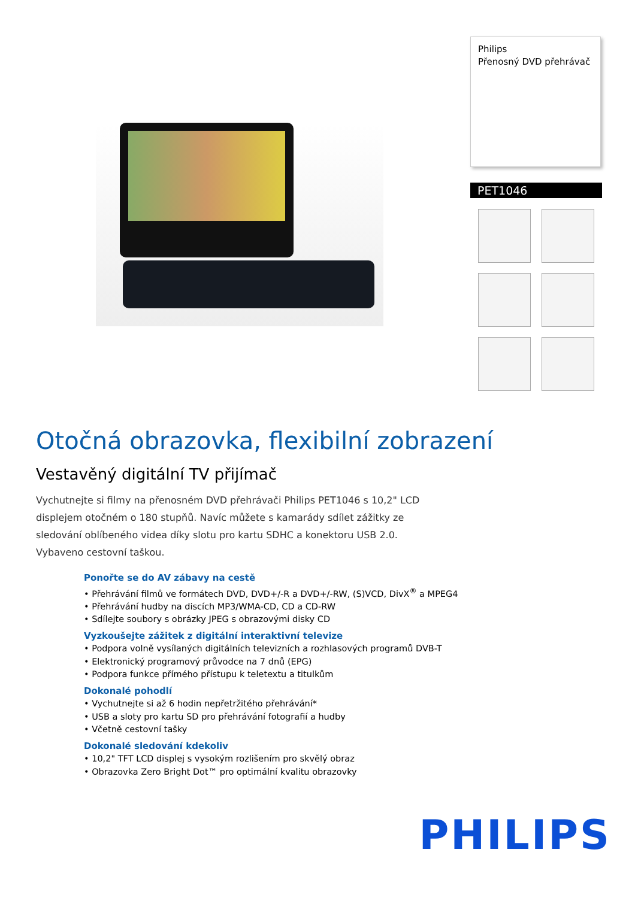Philips
Přenosný DVD přehrávač
PET1046
Otočná obrazovka, flexibilní zobrazení
Vestavěný digitální TV přijímač
Vychutnejte si filmy na přenosném DVD přehrávači Philips PET1046 s 10,2" LCD displejem otočném o 180 stupňů. Navíc můžete s kamarády sdílet zážitky ze sledování oblíbeného videa díky slotu pro kartu SDHC a konektoru USB 2.0. Vybaveno cestovní taškou.
Ponořte se do AV zábavy na cestě
• Přehrávání filmů ve formátech DVD, DVD+/-R a DVD+/-RW, (S)VCD, DivX<sup>®</sup> a MPEG4
• Přehrávání hudby na discích MP3/WMA-CD, CD a CD-RW
• Sdílejte soubory s obrázky JPEG s obrazovými disky CD
Vyzkoušejte zážitek z digitální interaktivní televize
• Podpora volně vysílaných digitálních televizních a rozhlasových programů DVB-T
• Elektronický programový průvodce na 7 dnů (EPG)
• Podpora funkce přímého přístupu k teletextu a titulkům
Dokonalé pohodlí
• Vychutnejte si až 6 hodin nepřetržitého přehrávání*
• USB a sloty pro kartu SD pro přehrávání fotografií a hudby
• Včetně cestovní tašky
Dokonalé sledování kdekoliv
• 10,2" TFT LCD displej s vysokým rozlišením pro skvělý obraz
• Obrazovka Zero Bright Dot™ pro optimální kvalitu obrazovky
PHILIPS